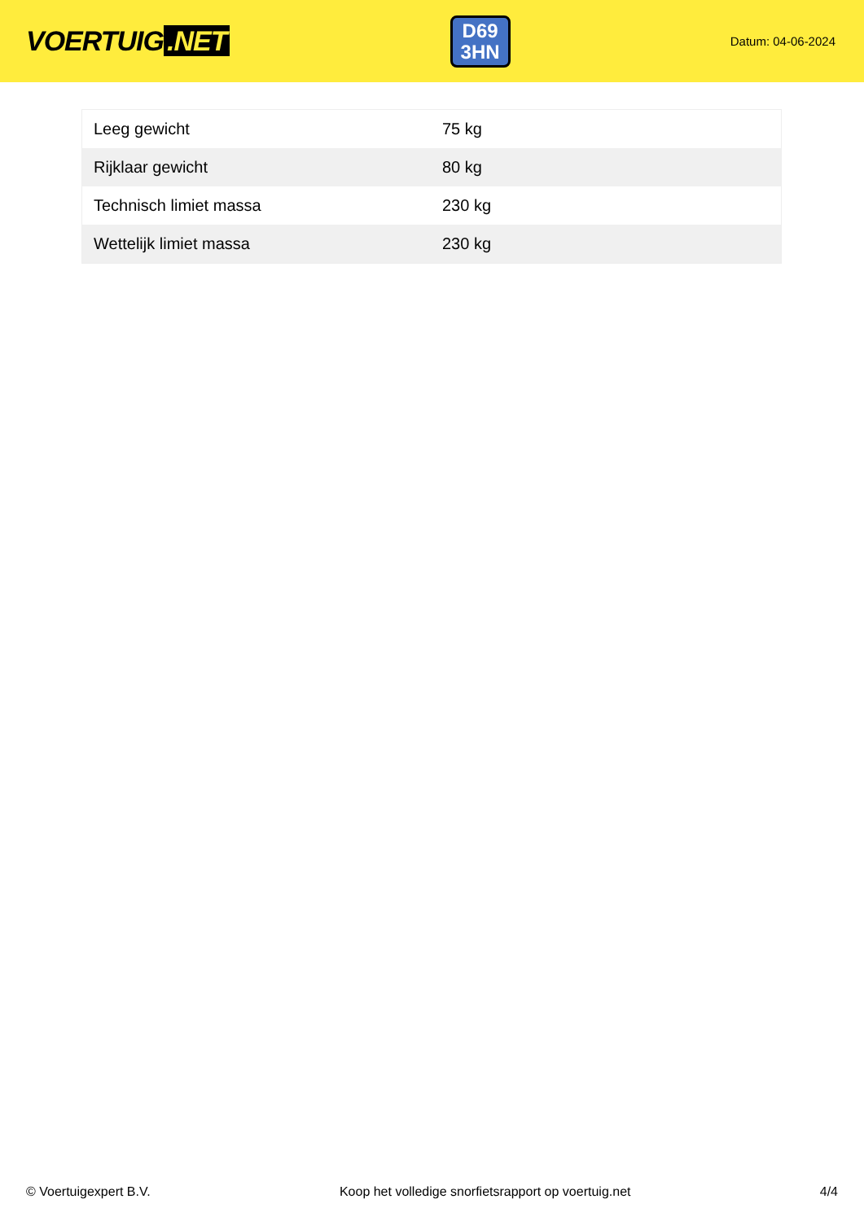VOERTUIG.NET
D69
3HN
Datum: 04-06-2024
| Leeg gewicht | 75 kg |
| Rijklaar gewicht | 80 kg |
| Technisch limiet massa | 230 kg |
| Wettelijk limiet massa | 230 kg |
© Voertuigexpert B.V. Koop het volledige snorfietsrapport op voertuig.net 4/4